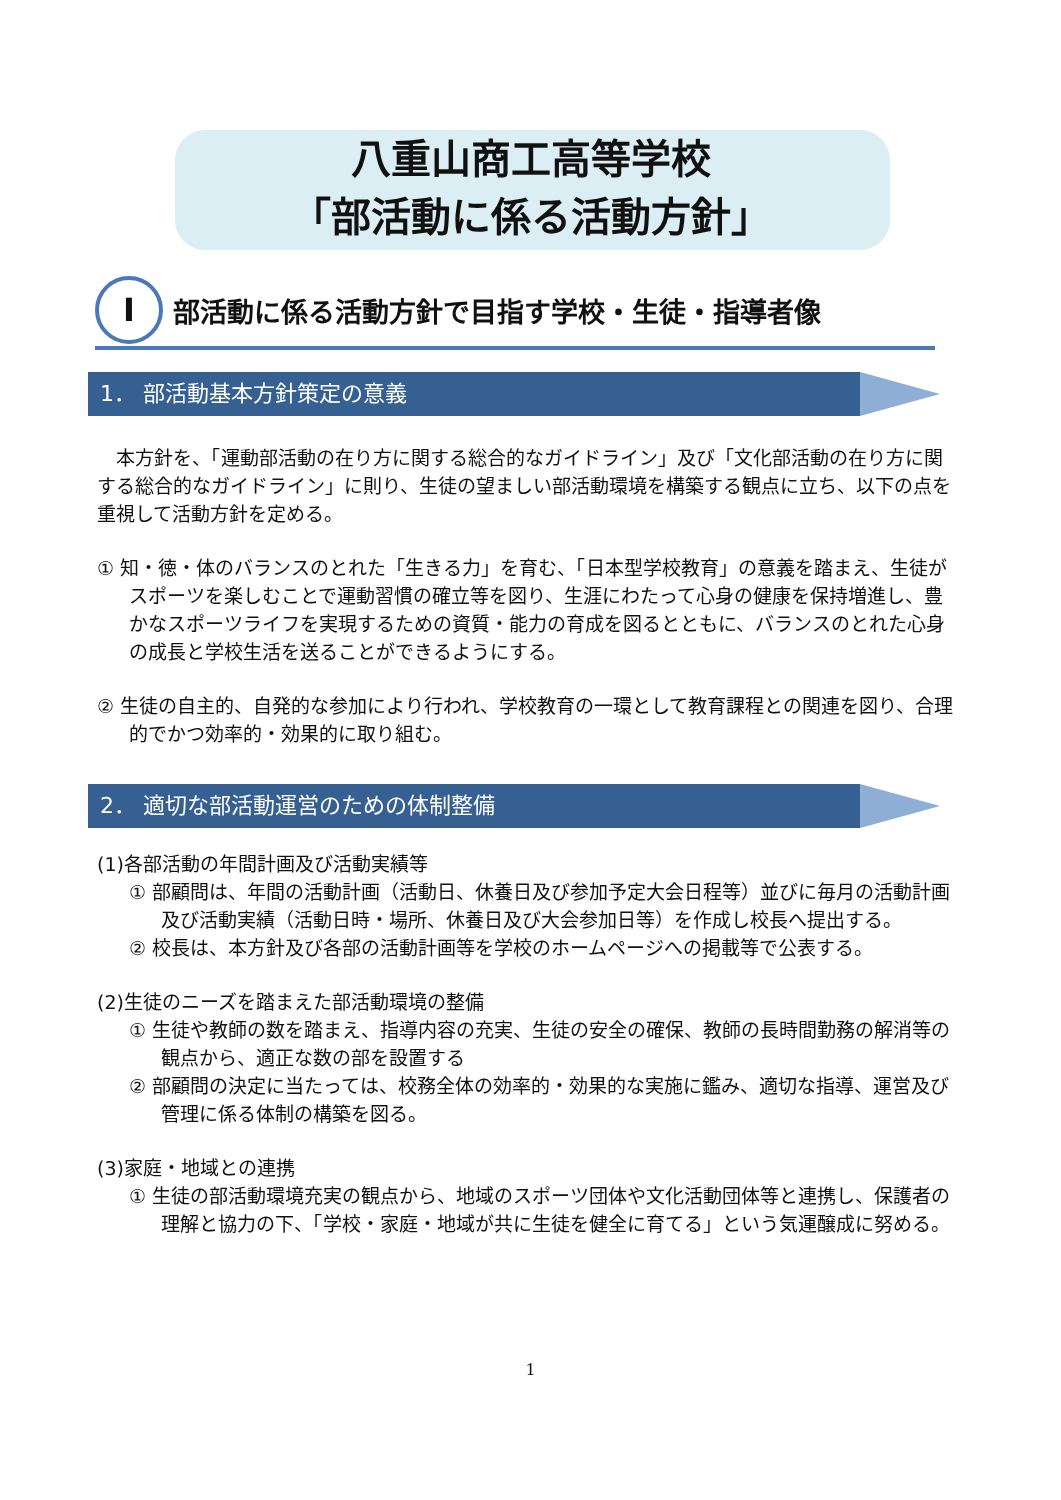八重山商工高等学校
「部活動に係る活動方針」
Ⅰ 部活動に係る活動方針で目指す学校・生徒・指導者像
1． 部活動基本方針策定の意義
　本方針を、「運動部活動の在り方に関する総合的なガイドライン」及び「文化部活動の在り方に関する総合的なガイドライン」に則り、生徒の望ましい部活動環境を構築する観点に立ち、以下の点を重視して活動方針を定める。
① 知・徳・体のバランスのとれた「生きる力」を育む、「日本型学校教育」の意義を踏まえ、生徒がスポーツを楽しむことで運動習慣の確立等を図り、生涯にわたって心身の健康を保持増進し、豊かなスポーツライフを実現するための資質・能力の育成を図るとともに、バランスのとれた心身の成長と学校生活を送ることができるようにする。
② 生徒の自主的、自発的な参加により行われ、学校教育の一環として教育課程との関連を図り、合理的でかつ効率的・効果的に取り組む。
2． 適切な部活動運営のための体制整備
(1)各部活動の年間計画及び活動実績等
① 部顧問は、年間の活動計画（活動日、休養日及び参加予定大会日程等）並びに毎月の活動計画及び活動実績（活動日時・場所、休養日及び大会参加日等）を作成し校長へ提出する。
② 校長は、本方針及び各部の活動計画等を学校のホームページへの掲載等で公表する。
(2)生徒のニーズを踏まえた部活動環境の整備
① 生徒や教師の数を踏まえ、指導内容の充実、生徒の安全の確保、教師の長時間勤務の解消等の観点から、適正な数の部を設置する
② 部顧問の決定に当たっては、校務全体の効率的・効果的な実施に鑑み、適切な指導、運営及び管理に係る体制の構築を図る。
(3)家庭・地域との連携
① 生徒の部活動環境充実の観点から、地域のスポーツ団体や文化活動団体等と連携し、保護者の理解と協力の下、「学校・家庭・地域が共に生徒を健全に育てる」という気運醸成に努める。
1